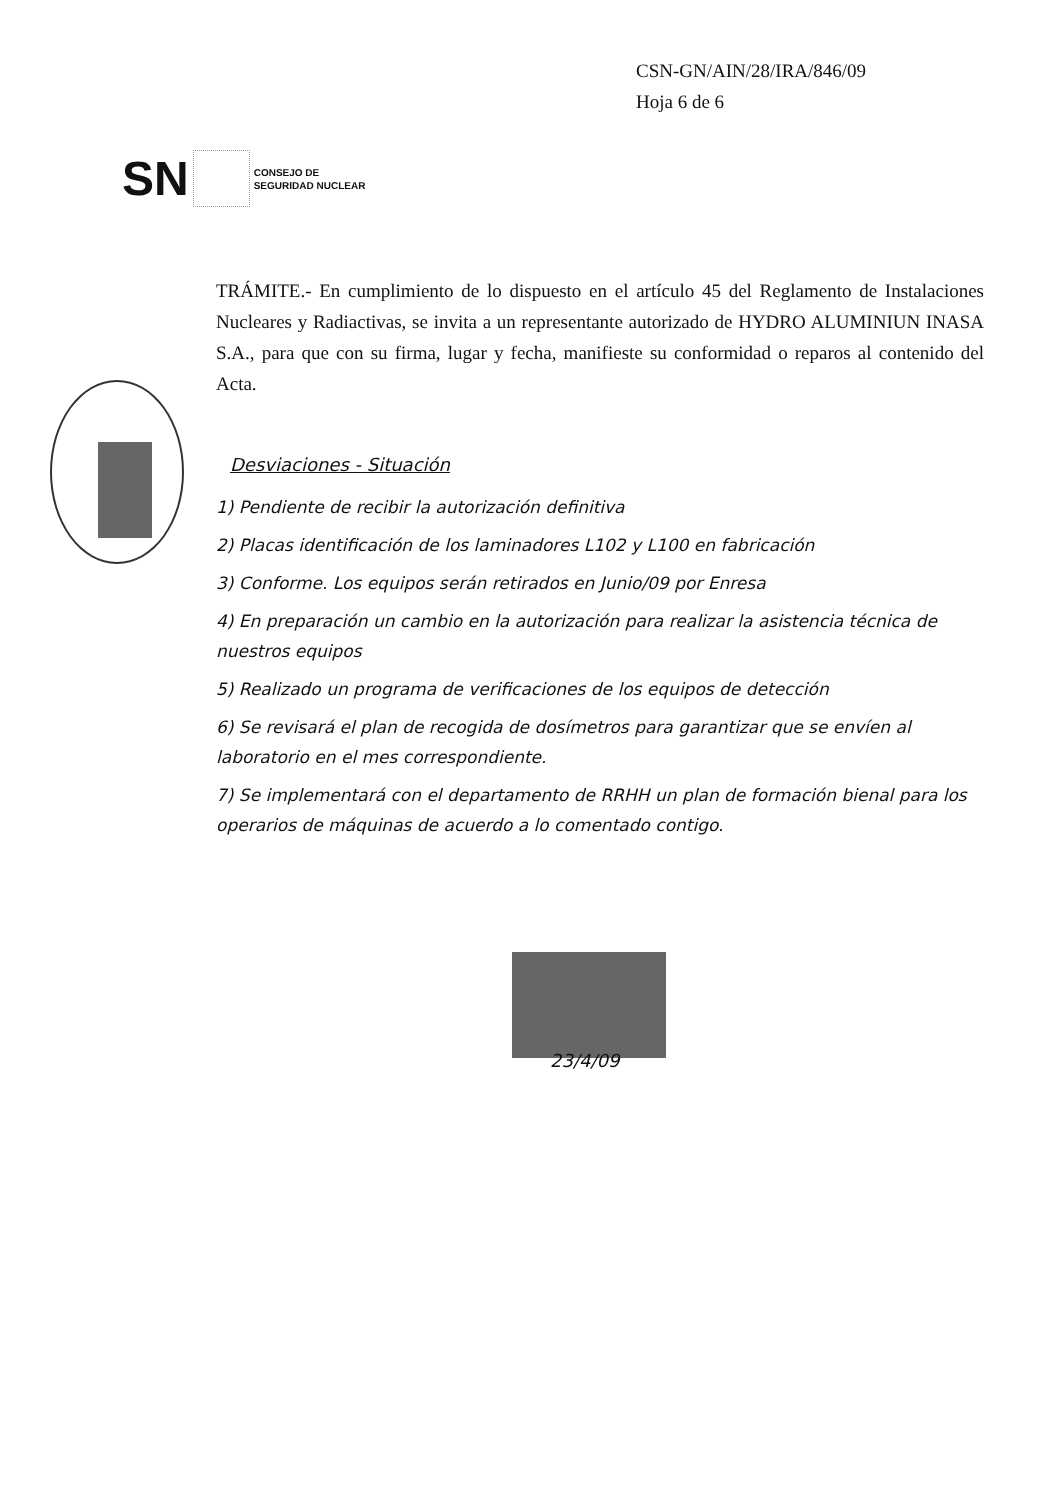CSN-GN/AIN/28/IRA/846/09
Hoja 6 de 6
SN
CONSEJO DE
SEGURIDAD NUCLEAR
TRÁMITE.- En cumplimiento de lo dispuesto en el artículo 45 del Reglamento de Instalaciones Nucleares y Radiactivas, se invita a un representante autorizado de HYDRO ALUMINIUN INASA S.A., para que con su firma, lugar y fecha, manifieste su conformidad o reparos al contenido del Acta.
Desviaciones - Situación
1) Pendiente de recibir la autorización definitiva
2) Placas identificación de los laminadores L102 y L100 en fabricación
3) Conforme. Los equipos serán retirados en Junio/09 por Enresa
4) En preparación un cambio en la autorización para realizar la asistencia técnica de nuestros equipos
5) Realizado un programa de verificaciones de los equipos de detección
6) Se revisará el plan de recogida de dosímetros para garantizar que se envíen al laboratorio en el mes correspondiente.
7) Se implementará con el departamento de RRHH un plan de formación bienal para los operarios de máquinas de acuerdo a lo comentado contigo.
23/4/09